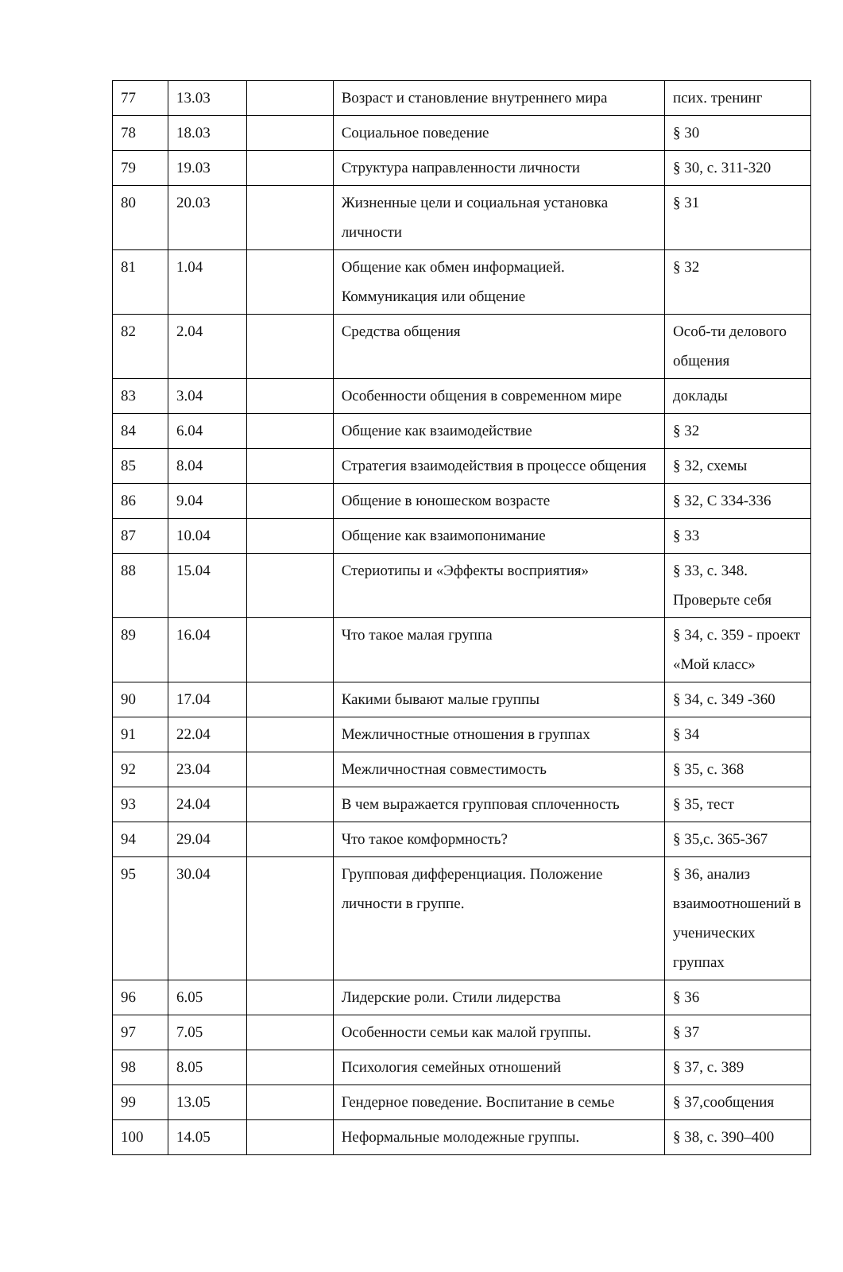| 77 | 13.03 | | Возраст и становление внутреннего мира | псих. тренинг |
| 78 | 18.03 | | Социальное поведение | § 30 |
| 79 | 19.03 | | Структура направленности личности | § 30, с. 311-320 |
| 80 | 20.03 | | Жизненные цели и социальная установка личности | § 31 |
| 81 | 1.04 | | Общение как обмен информацией. Коммуникация или общение | § 32 |
| 82 | 2.04 | | Средства общения | Особ-ти делового общения |
| 83 | 3.04 | | Особенности общения в современном мире | доклады |
| 84 | 6.04 | | Общение как взаимодействие | § 32 |
| 85 | 8.04 | | Стратегия взаимодействия в процессе общения | § 32, схемы |
| 86 | 9.04 | | Общение в юношеском возрасте | § 32, С 334-336 |
| 87 | 10.04 | | Общение как взаимопонимание | § 33 |
| 88 | 15.04 | | Стериотипы и «Эффекты восприятия» | § 33, с. 348. Проверьте себя |
| 89 | 16.04 | | Что такое малая группа | § 34, с. 359 - проект «Мой класс» |
| 90 | 17.04 | | Какими бывают малые группы | § 34, с. 349 -360 |
| 91 | 22.04 | | Межличностные отношения в группах | § 34 |
| 92 | 23.04 | | Межличностная совместимость | § 35, с. 368 |
| 93 | 24.04 | | В чем выражается групповая сплоченность | § 35, тест |
| 94 | 29.04 | | Что такое комформность? | § 35,с. 365-367 |
| 95 | 30.04 | | Групповая дифференциация. Положение личности в группе. | § 36, анализ взаимоотношений в ученических группах |
| 96 | 6.05 | | Лидерские роли. Стили лидерства | § 36 |
| 97 | 7.05 | | Особенности семьи как малой группы. | § 37 |
| 98 | 8.05 | | Психология семейных отношений | § 37, с. 389 |
| 99 | 13.05 | | Гендерное поведение. Воспитание в семье | § 37,сообщения |
| 100 | 14.05 | | Неформальные молодежные группы. | § 38, с. 390–400 |